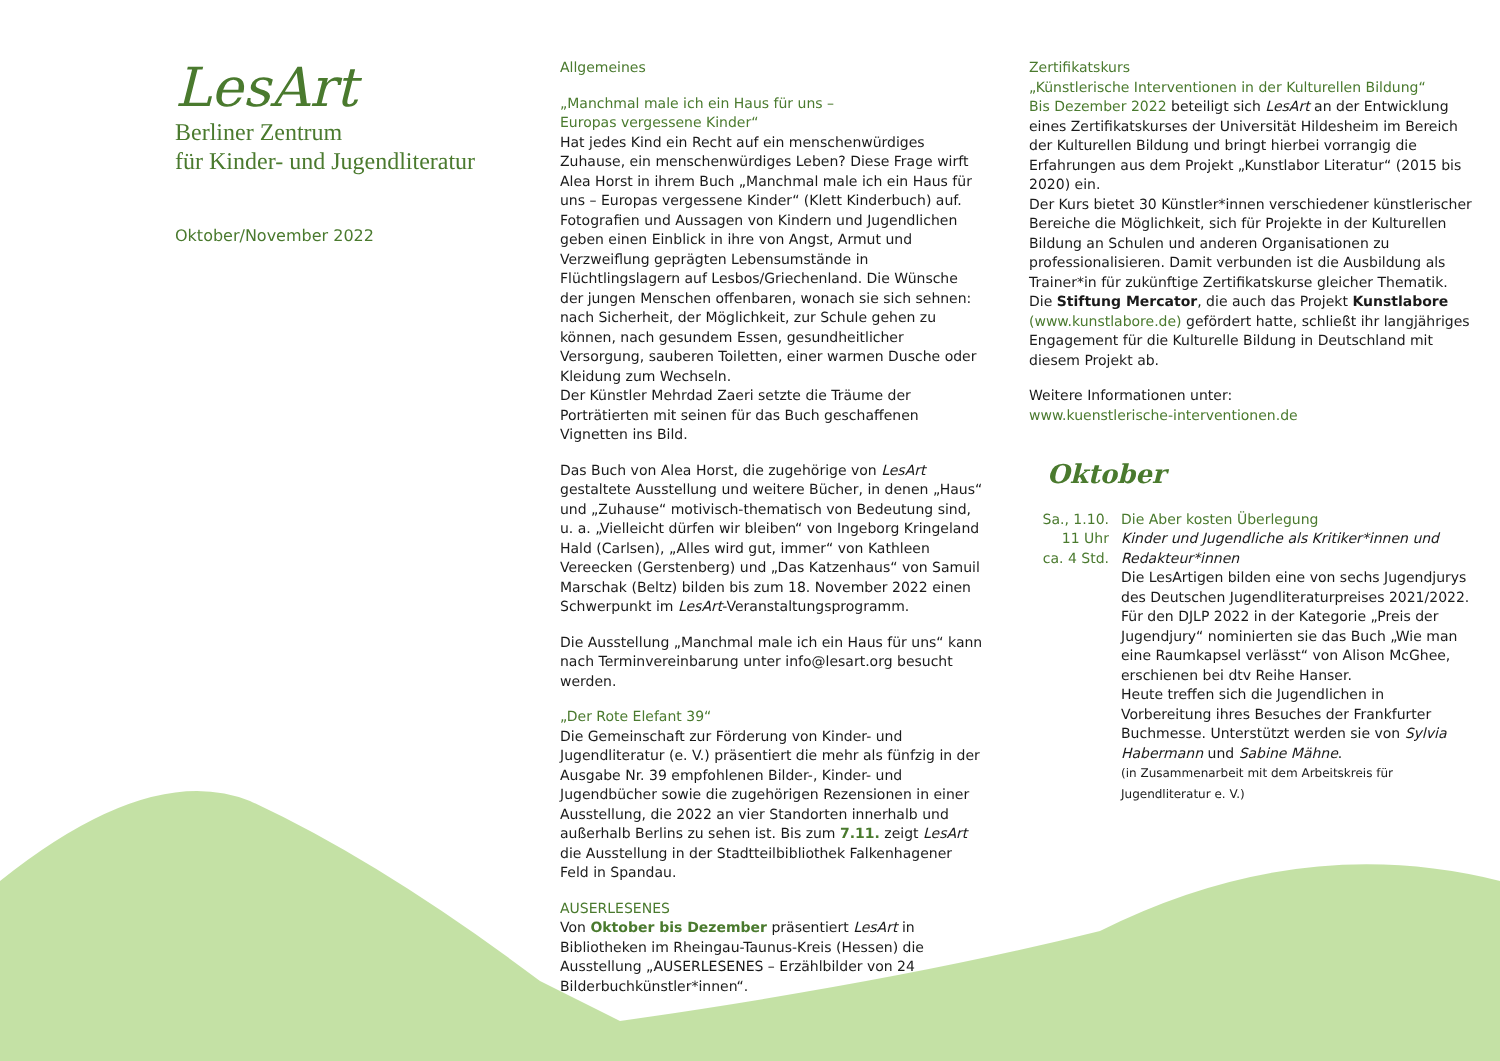LesArt
Berliner Zentrum
für Kinder- und Jugendliteratur
Oktober/November 2022
Allgemeines
„Manchmal male ich ein Haus für uns –
Europas vergessene Kinder“
Hat jedes Kind ein Recht auf ein menschenwürdiges Zuhause, ein menschenwürdiges Leben? Diese Frage wirft Alea Horst in ihrem Buch „Manchmal male ich ein Haus für uns – Europas vergessene Kinder“ (Klett Kinderbuch) auf. Fotografien und Aussagen von Kindern und Jugendlichen geben einen Einblick in ihre von Angst, Armut und Verzweiflung geprägten Lebensumstände in Flüchtlingslagern auf Lesbos/Griechenland. Die Wünsche der jungen Menschen offenbaren, wonach sie sich sehnen: nach Sicherheit, der Möglichkeit, zur Schule gehen zu können, nach gesundem Essen, gesundheitlicher Versorgung, sauberen Toiletten, einer warmen Dusche oder Kleidung zum Wechseln.
Der Künstler Mehrdad Zaeri setzte die Träume der Porträtierten mit seinen für das Buch geschaffenen Vignetten ins Bild.
Das Buch von Alea Horst, die zugehörige von LesArt gestaltete Ausstellung und weitere Bücher, in denen „Haus“ und „Zuhause“ motivisch-thematisch von Bedeutung sind, u. a. „Vielleicht dürfen wir bleiben“ von Ingeborg Kringeland Hald (Carlsen), „Alles wird gut, immer“ von Kathleen Vereecken (Gerstenberg) und „Das Katzenhaus“ von Samuil Marschak (Beltz) bilden bis zum 18. November 2022 einen Schwerpunkt im LesArt-Veranstaltungsprogramm.
Die Ausstellung „Manchmal male ich ein Haus für uns“ kann nach Terminvereinbarung unter info@lesart.org besucht werden.
„Der Rote Elefant 39“
Die Gemeinschaft zur Förderung von Kinder- und Jugendliteratur (e. V.) präsentiert die mehr als fünfzig in der Ausgabe Nr. 39 empfohlenen Bilder-, Kinder- und Jugendbücher sowie die zugehörigen Rezensionen in einer Ausstellung, die 2022 an vier Standorten innerhalb und außerhalb Berlins zu sehen ist. Bis zum 7.11. zeigt LesArt die Ausstellung in der Stadtteilbibliothek Falkenhagener Feld in Spandau.
AUSERLESENES
Von Oktober bis Dezember präsentiert LesArt in Bibliotheken im Rheingau-Taunus-Kreis (Hessen) die Ausstellung „AUSERLESENES – Erzählbilder von 24 Bilderbuchkünstler*innen“.
Zertifikatskurs
„Künstlerische Interventionen in der Kulturellen Bildung“
Bis Dezember 2022 beteiligt sich LesArt an der Entwicklung eines Zertifikatskurses der Universität Hildesheim im Bereich der Kulturellen Bildung und bringt hierbei vorrangig die Erfahrungen aus dem Projekt „Kunstlabor Literatur“ (2015 bis 2020) ein.
Der Kurs bietet 30 Künstler*innen verschiedener künstlerischer Bereiche die Möglichkeit, sich für Projekte in der Kulturellen Bildung an Schulen und anderen Organisationen zu professionalisieren. Damit verbunden ist die Ausbildung als Trainer*in für zukünftige Zertifikatskurse gleicher Thematik.
Die Stiftung Mercator, die auch das Projekt Kunstlabore (www.kunstlabore.de) gefördert hatte, schließt ihr langjähriges Engagement für die Kulturelle Bildung in Deutschland mit diesem Projekt ab.
Weitere Informationen unter:
www.kuenstlerische-interventionen.de
Oktober
Sa., 1.10.
11 Uhr
ca. 4 Std.
Die Aber kosten Überlegung
Kinder und Jugendliche als Kritiker*innen und Redakteur*innen
Die LesArtigen bilden eine von sechs Jugendjurys des Deutschen Jugendliteraturpreises 2021/2022. Für den DJLP 2022 in der Kategorie „Preis der Jugendjury“ nominierten sie das Buch „Wie man eine Raumkapsel verlässt“ von Alison McGhee, erschienen bei dtv Reihe Hanser.
Heute treffen sich die Jugendlichen in Vorbereitung ihres Besuches der Frankfurter Buchmesse. Unterstützt werden sie von Sylvia Habermann und Sabine Mähne.
(in Zusammenarbeit mit dem Arbeitskreis für Jugendliteratur e. V.)